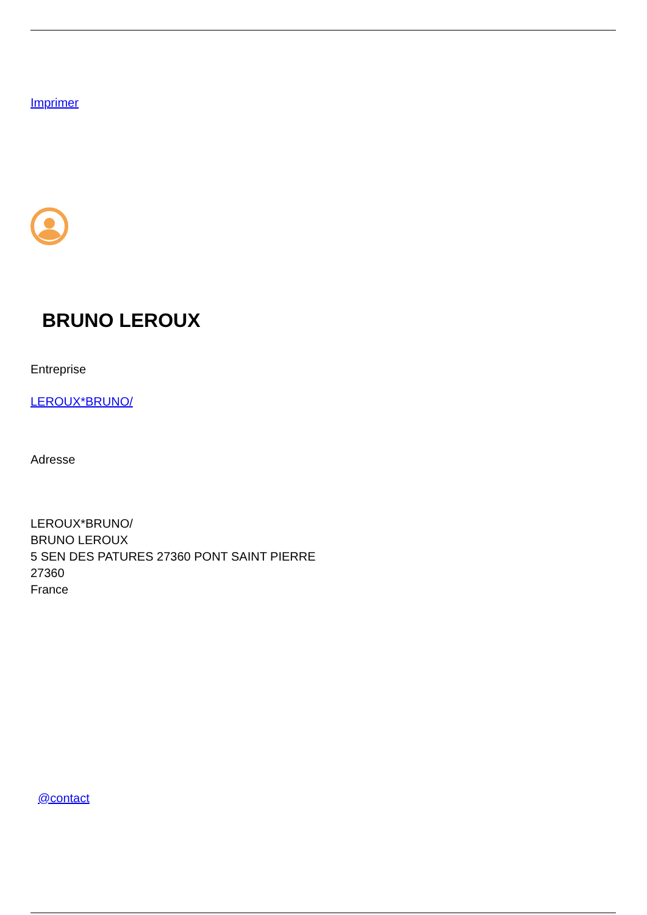Imprimer
BRUNO LEROUX
Entreprise
LEROUX*BRUNO/
Adresse
LEROUX*BRUNO/
BRUNO LEROUX
5 SEN DES PATURES 27360 PONT SAINT PIERRE
27360
France
@contact